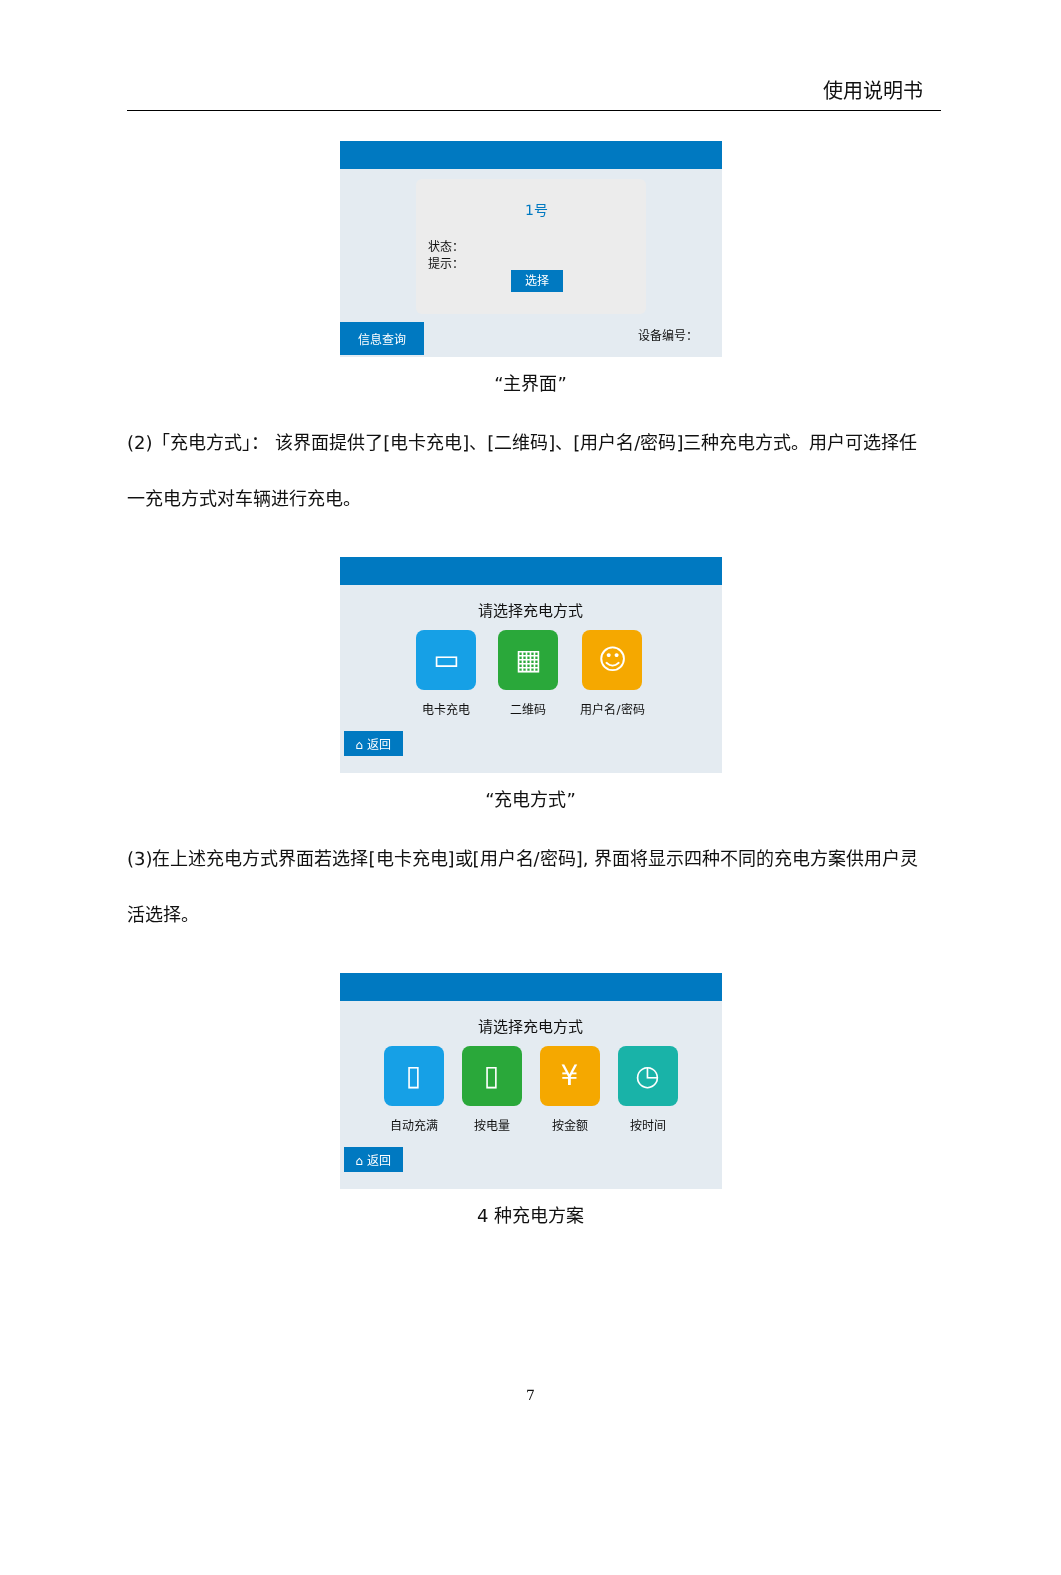使用说明书
1号
状态：
提示：
选择
信息查询 设备编号：
“主界面”
(2)「充电方式」： 该界面提供了[电卡充电]、[二维码]、[用户名/密码]三种充电方式。用户可选择任一充电方式对车辆进行充电。
请选择充电方式
▭
电卡充电
▦
二维码
☺
用户名/密码
⌂ 返回
“充电方式”
(3)在上述充电方式界面若选择[电卡充电]或[用户名/密码], 界面将显示四种不同的充电方案供用户灵活选择。
请选择充电方式
▯
自动充满
▯
按电量
¥
按金额
◷
按时间
⌂ 返回
4 种充电方案
7